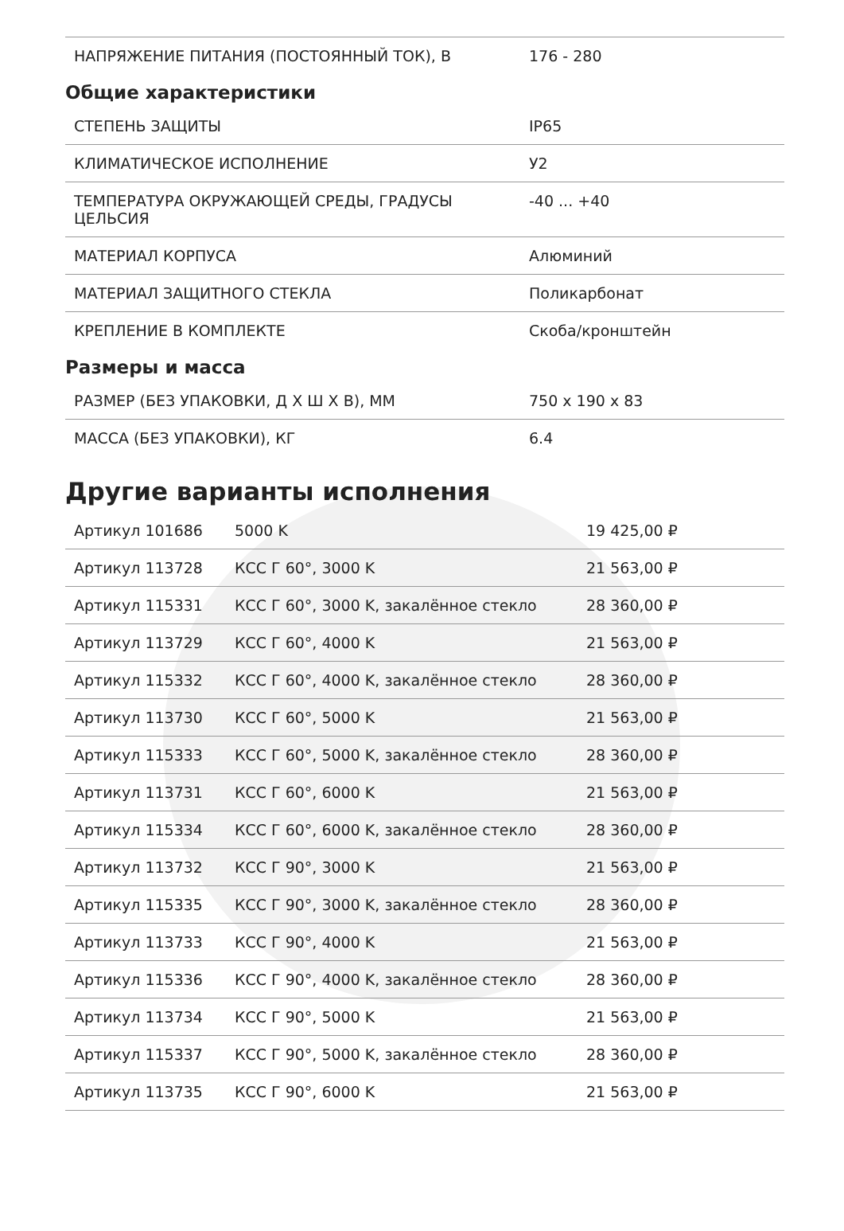| НАПРЯЖЕНИЕ ПИТАНИЯ (ПОСТОЯННЫЙ ТОК), В | 176 - 280 |
Общие характеристики
| СТЕПЕНЬ ЗАЩИТЫ | IP65 |
| КЛИМАТИЧЕСКОЕ ИСПОЛНЕНИЕ | У2 |
| ТЕМПЕРАТУРА ОКРУЖАЮЩЕЙ СРЕДЫ, ГРАДУСЫ ЦЕЛЬСИЯ | -40 ... +40 |
| МАТЕРИАЛ КОРПУСА | Алюминий |
| МАТЕРИАЛ ЗАЩИТНОГО СТЕКЛА | Поликарбонат |
| КРЕПЛЕНИЕ В КОМПЛЕКТЕ | Скоба/кронштейн |
Размеры и масса
| РАЗМЕР (БЕЗ УПАКОВКИ, Д Х Ш Х В), ММ | 750 x 190 x 83 |
| МАССА (БЕЗ УПАКОВКИ), КГ | 6.4 |
Другие варианты исполнения
| Артикул 101686 | 5000 K | 19 425,00 ₽ |
| Артикул 113728 | КСС Г 60°, 3000 K | 21 563,00 ₽ |
| Артикул 115331 | КСС Г 60°, 3000 K, закалённое стекло | 28 360,00 ₽ |
| Артикул 113729 | КСС Г 60°, 4000 K | 21 563,00 ₽ |
| Артикул 115332 | КСС Г 60°, 4000 K, закалённое стекло | 28 360,00 ₽ |
| Артикул 113730 | КСС Г 60°, 5000 K | 21 563,00 ₽ |
| Артикул 115333 | КСС Г 60°, 5000 K, закалённое стекло | 28 360,00 ₽ |
| Артикул 113731 | КСС Г 60°, 6000 K | 21 563,00 ₽ |
| Артикул 115334 | КСС Г 60°, 6000 K, закалённое стекло | 28 360,00 ₽ |
| Артикул 113732 | КСС Г 90°, 3000 K | 21 563,00 ₽ |
| Артикул 115335 | КСС Г 90°, 3000 K, закалённое стекло | 28 360,00 ₽ |
| Артикул 113733 | КСС Г 90°, 4000 K | 21 563,00 ₽ |
| Артикул 115336 | КСС Г 90°, 4000 K, закалённое стекло | 28 360,00 ₽ |
| Артикул 113734 | КСС Г 90°, 5000 K | 21 563,00 ₽ |
| Артикул 115337 | КСС Г 90°, 5000 K, закалённое стекло | 28 360,00 ₽ |
| Артикул 113735 | КСС Г 90°, 6000 K | 21 563,00 ₽ |